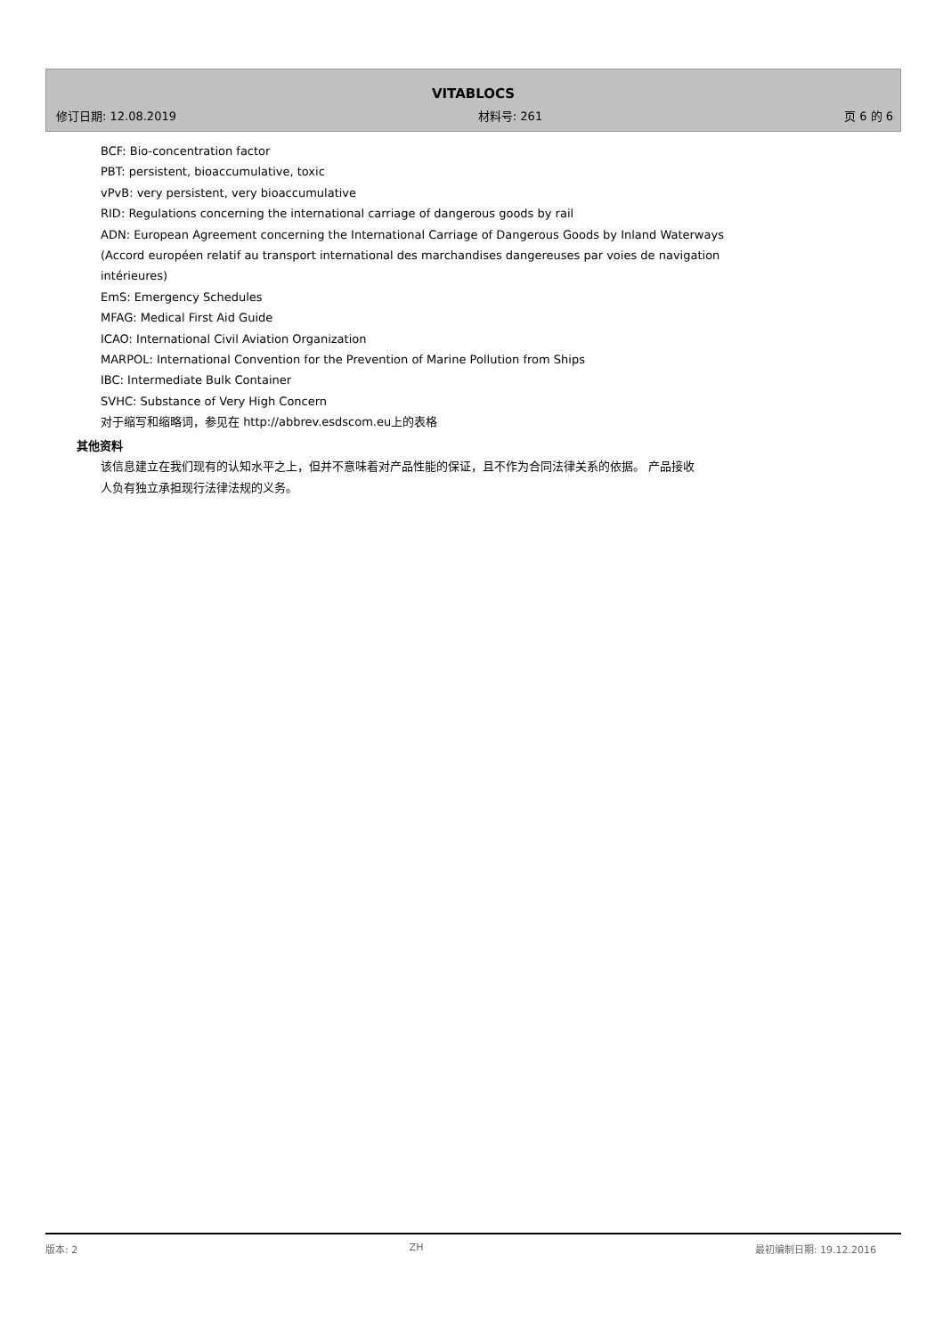VITABLOCS
修订日期: 12.08.2019 材料号: 261 页 6 的 6
BCF: Bio-concentration factor
PBT: persistent, bioaccumulative, toxic
vPvB: very persistent, very bioaccumulative
RID: Regulations concerning the international carriage of dangerous goods by rail
ADN: European Agreement concerning the International Carriage of Dangerous Goods by Inland Waterways (Accord européen relatif au transport international des marchandises dangereuses par voies de navigation intérieures)
EmS: Emergency Schedules
MFAG: Medical First Aid Guide
ICAO: International Civil Aviation Organization
MARPOL: International Convention for the Prevention of Marine Pollution from Ships
IBC: Intermediate Bulk Container
SVHC: Substance of Very High Concern
对于缩写和缩略词，参见在 http://abbrev.esdscom.eu上的表格
其他资料
该信息建立在我们现有的认知水平之上，但并不意味着对产品性能的保证，且不作为合同法律关系的依据。 产品接收人负有独立承担现行法律法规的义务。
版本: 2 ZH 最初编制日期: 19.12.2016